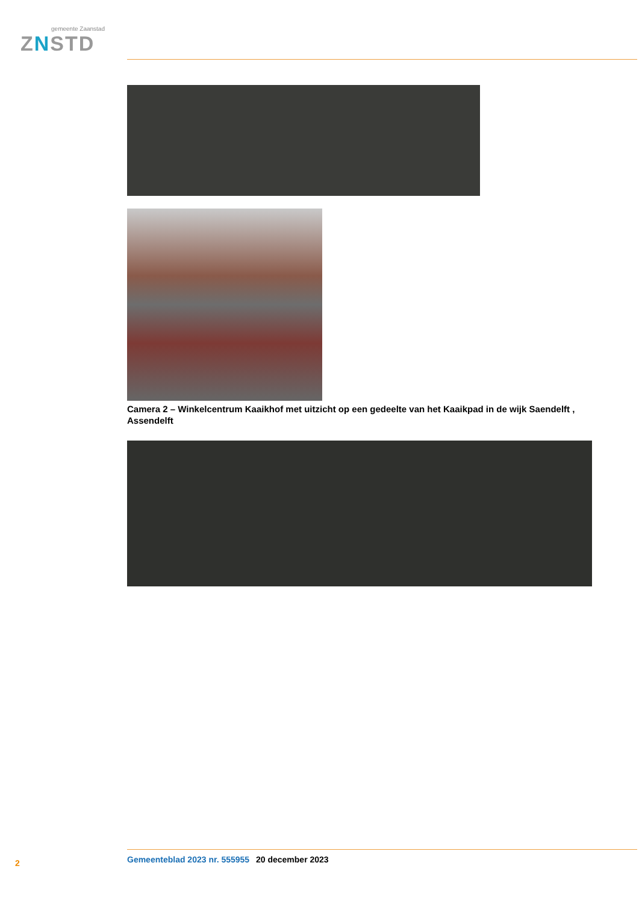gemeente Zaanstad
ZNSTD
Camera 2 – Winkelcentrum Kaaikhof met uitzicht op een gedeelte van het Kaaikpad in de wijk Saendelft , Assendelft
2 Gemeenteblad 2023 nr. 555955 20 december 2023